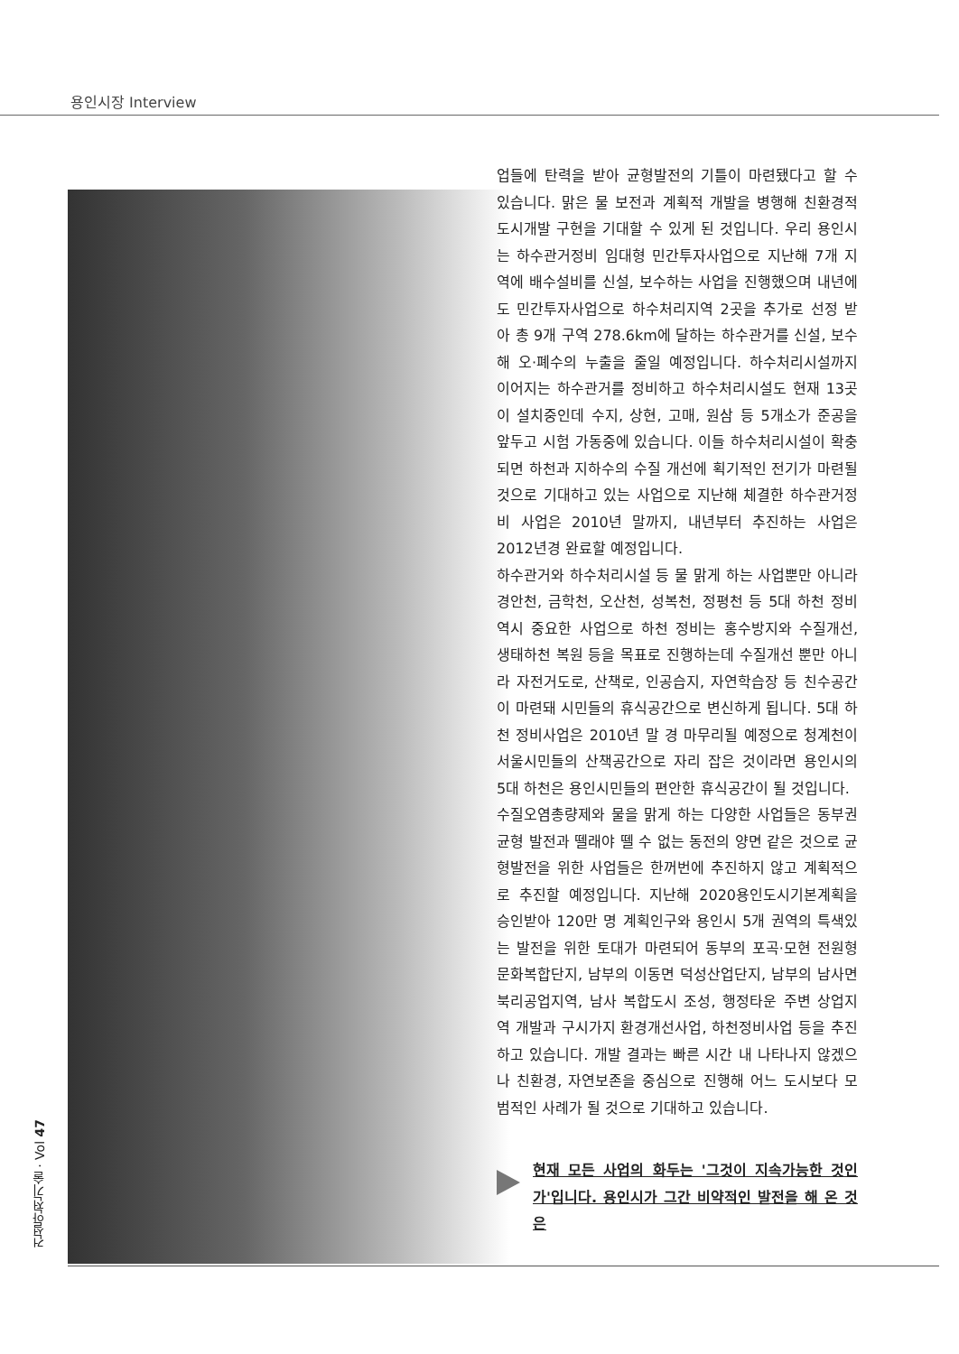용인시장 Interview
업들에 탄력을 받아 균형발전의 기틀이 마련됐다고 할 수 있습니다. 맑은 물 보전과 계획적 개발을 병행해 친환경적 도시개발 구현을 기대할 수 있게 된 것입니다. 우리 용인시는 하수관거정비 임대형 민간투자사업으로 지난해 7개 지역에 배수설비를 신설, 보수하는 사업을 진행했으며 내년에도 민간투자사업으로 하수처리지역 2곳을 추가로 선정 받아 총 9개 구역 278.6km에 달하는 하수관거를 신설, 보수해 오·폐수의 누출을 줄일 예정입니다. 하수처리시설까지 이어지는 하수관거를 정비하고 하수처리시설도 현재 13곳이 설치중인데 수지, 상현, 고매, 원삼 등 5개소가 준공을 앞두고 시험 가동중에 있습니다. 이들 하수처리시설이 확충되면 하천과 지하수의 수질 개선에 획기적인 전기가 마련될 것으로 기대하고 있는 사업으로 지난해 체결한 하수관거정비 사업은 2010년 말까지, 내년부터 추진하는 사업은 2012년경 완료할 예정입니다.
하수관거와 하수처리시설 등 물 맑게 하는 사업뿐만 아니라 경안천, 금학천, 오산천, 성복천, 정평천 등 5대 하천 정비 역시 중요한 사업으로 하천 정비는 홍수방지와 수질개선, 생태하천 복원 등을 목표로 진행하는데 수질개선 뿐만 아니라 자전거도로, 산책로, 인공습지, 자연학습장 등 친수공간이 마련돼 시민들의 휴식공간으로 변신하게 됩니다. 5대 하천 정비사업은 2010년 말 경 마무리될 예정으로 청계천이 서울시민들의 산책공간으로 자리 잡은 것이라면 용인시의 5대 하천은 용인시민들의 편안한 휴식공간이 될 것입니다.
수질오염총량제와 물을 맑게 하는 다양한 사업들은 동부권 균형 발전과 뗄래야 뗄 수 없는 동전의 양면 같은 것으로 균형발전을 위한 사업들은 한꺼번에 추진하지 않고 계획적으로 추진할 예정입니다. 지난해 2020용인도시기본계획을 승인받아 120만 명 계획인구와 용인시 5개 권역의 특색있는 발전을 위한 토대가 마련되어 동부의 포곡·모현 전원형 문화복합단지, 남부의 이동면 덕성산업단지, 남부의 남사면 북리공업지역, 남사 복합도시 조성, 행정타운 주변 상업지역 개발과 구시가지 환경개선사업, 하천정비사업 등을 추진하고 있습니다. 개발 결과는 빠른 시간 내 나타나지 않겠으나 친환경, 자연보존을 중심으로 진행해 어느 도시보다 모범적인 사례가 될 것으로 기대하고 있습니다.
현재 모든 사업의 화두는 '그것이 지속가능한 것인가'입니다. 용인시가 그간 비약적인 발전을 해 온 것은
건설안전기술 · Vol 47